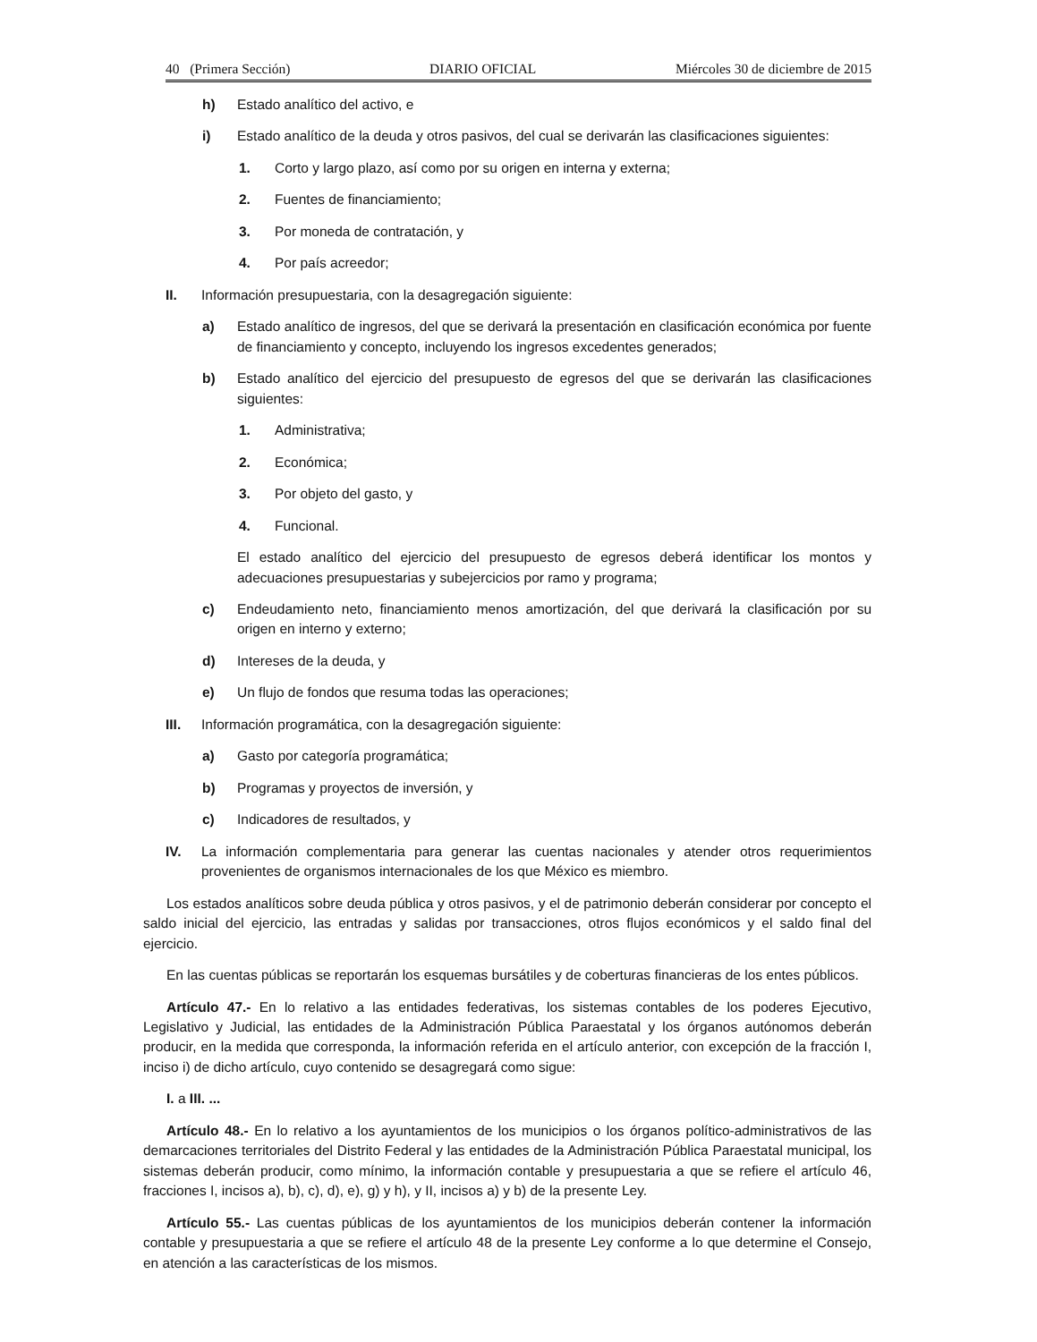40 (Primera Sección) DIARIO OFICIAL Miércoles 30 de diciembre de 2015
h) Estado analítico del activo, e
i) Estado analítico de la deuda y otros pasivos, del cual se derivarán las clasificaciones siguientes:
1. Corto y largo plazo, así como por su origen en interna y externa;
2. Fuentes de financiamiento;
3. Por moneda de contratación, y
4. Por país acreedor;
II. Información presupuestaria, con la desagregación siguiente:
a) Estado analítico de ingresos, del que se derivará la presentación en clasificación económica por fuente de financiamiento y concepto, incluyendo los ingresos excedentes generados;
b) Estado analítico del ejercicio del presupuesto de egresos del que se derivarán las clasificaciones siguientes:
1. Administrativa;
2. Económica;
3. Por objeto del gasto, y
4. Funcional.
El estado analítico del ejercicio del presupuesto de egresos deberá identificar los montos y adecuaciones presupuestarias y subejercicios por ramo y programa;
c) Endeudamiento neto, financiamiento menos amortización, del que derivará la clasificación por su origen en interno y externo;
d) Intereses de la deuda, y
e) Un flujo de fondos que resuma todas las operaciones;
III. Información programática, con la desagregación siguiente:
a) Gasto por categoría programática;
b) Programas y proyectos de inversión, y
c) Indicadores de resultados, y
IV. La información complementaria para generar las cuentas nacionales y atender otros requerimientos provenientes de organismos internacionales de los que México es miembro.
Los estados analíticos sobre deuda pública y otros pasivos, y el de patrimonio deberán considerar por concepto el saldo inicial del ejercicio, las entradas y salidas por transacciones, otros flujos económicos y el saldo final del ejercicio.
En las cuentas públicas se reportarán los esquemas bursátiles y de coberturas financieras de los entes públicos.
Artículo 47.- En lo relativo a las entidades federativas, los sistemas contables de los poderes Ejecutivo, Legislativo y Judicial, las entidades de la Administración Pública Paraestatal y los órganos autónomos deberán producir, en la medida que corresponda, la información referida en el artículo anterior, con excepción de la fracción I, inciso i) de dicho artículo, cuyo contenido se desagregará como sigue:
I. a III. ...
Artículo 48.- En lo relativo a los ayuntamientos de los municipios o los órganos político-administrativos de las demarcaciones territoriales del Distrito Federal y las entidades de la Administración Pública Paraestatal municipal, los sistemas deberán producir, como mínimo, la información contable y presupuestaria a que se refiere el artículo 46, fracciones I, incisos a), b), c), d), e), g) y h), y II, incisos a) y b) de la presente Ley.
Artículo 55.- Las cuentas públicas de los ayuntamientos de los municipios deberán contener la información contable y presupuestaria a que se refiere el artículo 48 de la presente Ley conforme a lo que determine el Consejo, en atención a las características de los mismos.